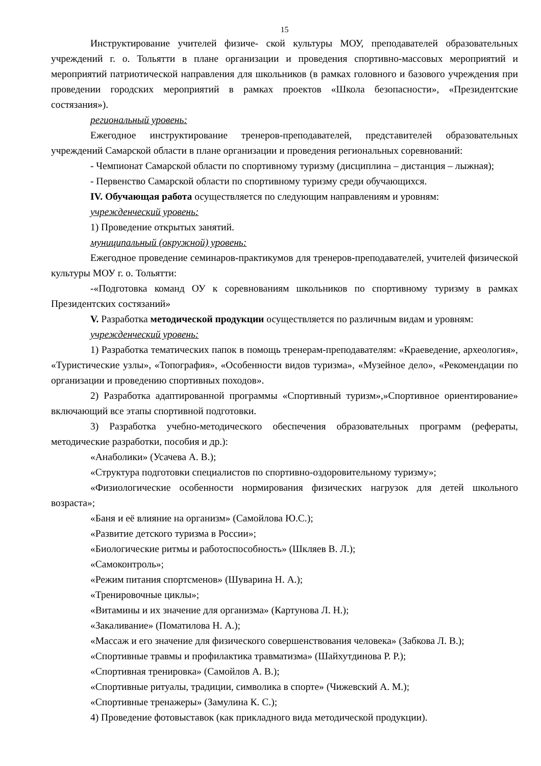15
Инструктирование учителей физиче- ской культуры МОУ, преподавателей образовательных учреждений г. о. Тольятти в плане организации и проведения спортивно-массовых мероприятий и мероприятий патриотической направления для школьников (в рамках головного и базового учреждения при проведении городских мероприятий в рамках проектов «Школа безопасности», «Президентские состязания»).
региональный уровень:
Ежегодное инструктирование тренеров-преподавателей, представителей образовательных учреждений Самарской области в плане организации и проведения региональных соревнований:
- Чемпионат Самарской области по спортивному туризму (дисциплина – дистанция – лыжная);
- Первенство Самарской области по спортивному туризму среди обучающихся.
IV. Обучающая работа осуществляется по следующим направлениям и уровням:
учрежденческий уровень:
1) Проведение открытых занятий.
муниципальный (окружной) уровень:
Ежегодное проведение семинаров-практикумов для тренеров-преподавателей, учителей физической культуры МОУ г. о. Тольятти:
-«Подготовка команд ОУ к соревнованиям школьников по спортивному туризму в рамках Президентских состязаний»
V. Разработка методической продукции осуществляется по различным видам и уровням:
учрежденческий уровень:
1) Разработка тематических папок в помощь тренерам-преподавателям: «Краеведение, археология», «Туристические узлы», «Топография», «Особенности видов туризма», «Музейное дело», «Рекомендации по организации и проведению спортивных походов».
2) Разработка адаптированной программы «Спортивный туризм»,»Спортивное ориентирование» включающий все этапы спортивной подготовки.
3) Разработка учебно-методического обеспечения образовательных программ (рефераты, методические разработки, пособия и др.):
«Анаболики» (Усачева А. В.);
«Структура подготовки специалистов по спортивно-оздоровительному туризму»;
«Физиологические особенности нормирования физических нагрузок для детей школьного возраста»;
«Баня и её влияние на организм» (Самойлова Ю.С.);
«Развитие детского туризма в России»;
«Биологические ритмы и работоспособность» (Шкляев В. Л.);
«Самоконтроль»;
«Режим питания спортсменов» (Шуварина Н. А.);
«Тренировочные циклы»;
«Витамины и их значение для организма» (Картунова Л. Н.);
«Закаливание» (Поматилова Н. А.);
«Массаж и его значение для физического совершенствования человека» (Забкова Л. В.);
«Спортивные травмы и профилактика травматизма» (Шайхутдинова Р. Р.);
«Спортивная тренировка» (Самойлов А. В.);
«Спортивные ритуалы, традиции, символика в спорте» (Чижевский А. М.);
«Спортивные тренажеры» (Замулина К. С.);
4) Проведение фотовыставок (как прикладного вида методической продукции).